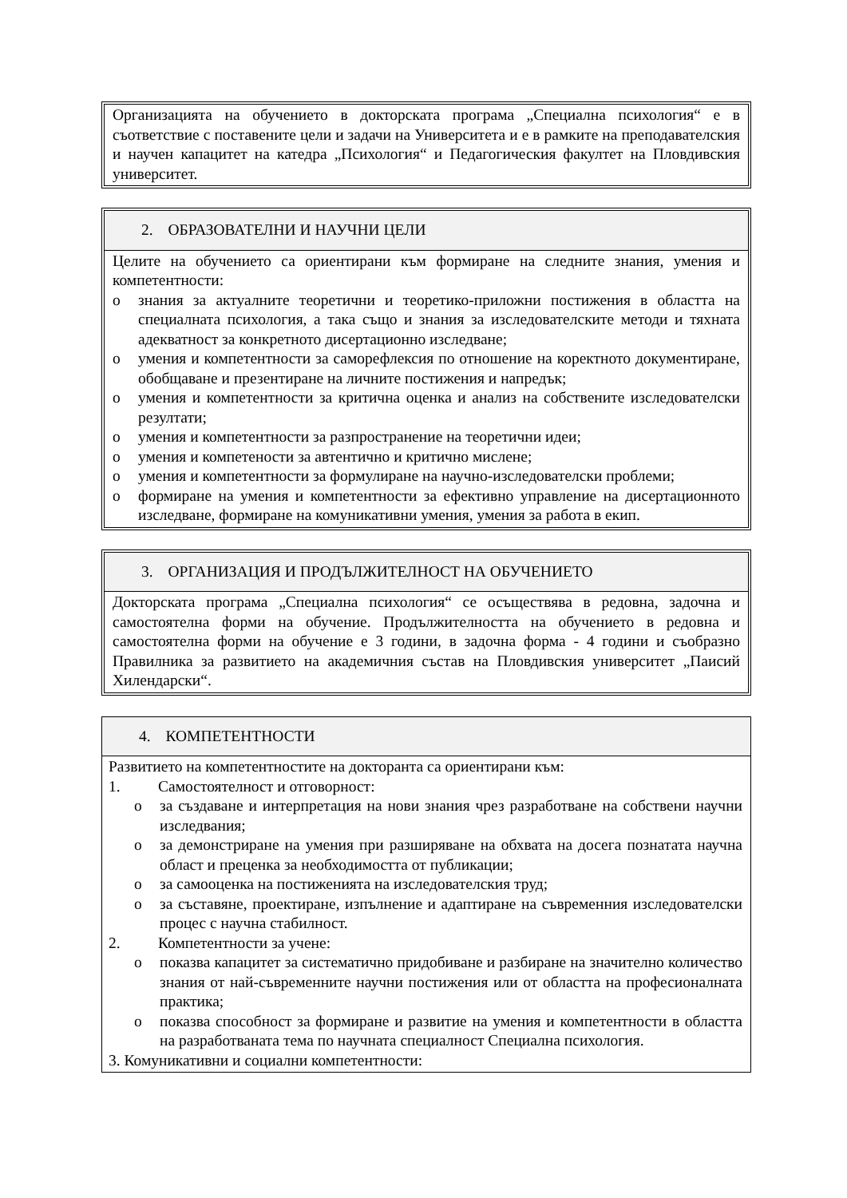Организацията на обучението в докторската програма „Специална психология“ е в съответствие с поставените цели и задачи на Университета и е в рамките на преподавателския и научен капацитет на катедра „Психология“ и Педагогическия факултет на Пловдивския университет.
2. ОБРАЗОВАТЕЛНИ И НАУЧНИ ЦЕЛИ
Целите на обучението са ориентирани към формиране на следните знания, умения и компетентности:
o знания за актуалните теоретични и теоретико-приложни постижения в областта на специалната психология, а така също и знания за изследователските методи и тяхната адекватност за конкретното дисертационно изследване;
o умения и компетентности за саморефлексия по отношение на коректното документиране, обобщаване и презентиране на личните постижения и напредък;
o умения и компетентности за критична оценка и анализ на собствените изследователски резултати;
o умения и компетентности за разпространение на теоретични идеи;
o умения и компетености за автентично и критично мислене;
o умения и компетентности за формулиране на научно-изследователски проблеми;
o формиране на умения и компетентности за ефективно управление на дисертационното изследване, формиране на комуникативни умения, умения за работа в екип.
3. ОРГАНИЗАЦИЯ И ПРОДЪЛЖИТЕЛНОСТ НА ОБУЧЕНИЕТО
Докторската програма „Специална психология“ се осъществява в редовна, задочна и самостоятелна форми на обучение. Продължителността на обучението в редовна и самостоятелна форми на обучение е 3 години, в задочна форма - 4 години и съобразно Правилника за развитието на академичния състав на Пловдивския университет „Паисий Хилендарски“.
4. КОМПЕТЕНТНОСТИ
Развитието на компетентностите на докторанта са ориентирани към:
1. Самостоятелност и отговорност:
o за създаване и интерпретация на нови знания чрез разработване на собствени научни изследвания;
o за демонстриране на умения при разширяване на обхвата на досега познатата научна област и преценка за необходимостта от публикации;
o за самооценка на постиженията на изследователския труд;
o за съставяне, проектиране, изпълнение и адаптиране на съвременния изследователски процес с научна стабилност.
2. Компетентности за учене:
o показва капацитет за систематично придобиване и разбиране на значително количество знания от най-съвременните научни постижения или от областта на професионалната практика;
o показва способност за формиране и развитие на умения и компетентности в областта на разработваната тема по научната специалност Специална психология.
3. Комуникативни и социални компетентности: